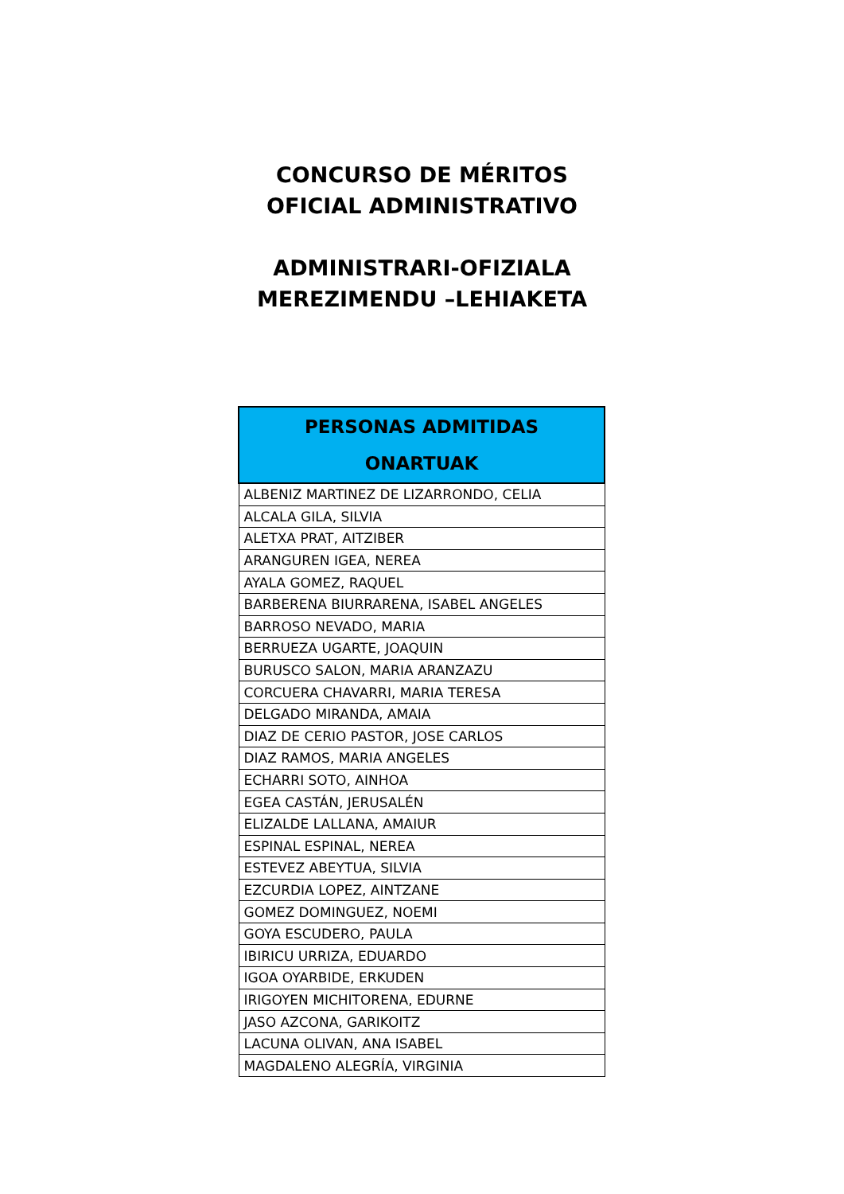CONCURSO DE MÉRITOS
OFICIAL ADMINISTRATIVO
ADMINISTRARI-OFIZIALA
MEREZIMENDU –LEHIAKETA
| PERSONAS ADMITIDAS ONARTUAK |
| --- |
| ALBENIZ MARTINEZ DE LIZARRONDO, CELIA |
| ALCALA GILA, SILVIA |
| ALETXA PRAT, AITZIBER |
| ARANGUREN IGEA, NEREA |
| AYALA GOMEZ, RAQUEL |
| BARBERENA BIURRARENA, ISABEL ANGELES |
| BARROSO NEVADO, MARIA |
| BERRUEZA UGARTE, JOAQUIN |
| BURUSCO SALON, MARIA ARANZAZU |
| CORCUERA CHAVARRI, MARIA TERESA |
| DELGADO MIRANDA, AMAIA |
| DIAZ DE CERIO PASTOR, JOSE CARLOS |
| DIAZ RAMOS, MARIA ANGELES |
| ECHARRI SOTO, AINHOA |
| EGEA CASTÁN, JERUSALÉN |
| ELIZALDE LALLANA, AMAIUR |
| ESPINAL ESPINAL, NEREA |
| ESTEVEZ ABEYTUA, SILVIA |
| EZCURDIA LOPEZ, AINTZANE |
| GOMEZ DOMINGUEZ, NOEMI |
| GOYA ESCUDERO, PAULA |
| IBIRICU URRIZA, EDUARDO |
| IGOA OYARBIDE, ERKUDEN |
| IRIGOYEN MICHITORENA, EDURNE |
| JASO AZCONA, GARIKOITZ |
| LACUNA OLIVAN, ANA ISABEL |
| MAGDALENO ALEGRÍA, VIRGINIA |